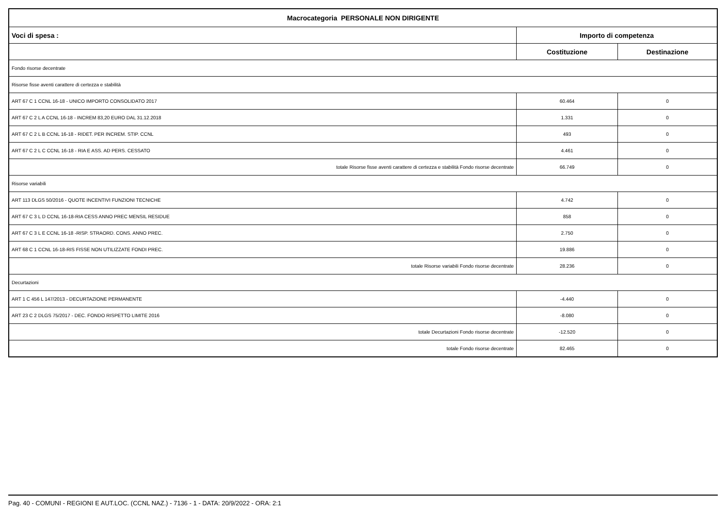| Macrocategoria PERSONALE NON DIRIGENTE | | |
| --- | --- | --- |
| Voci di spesa : | Importo di competenza | |
| | Costituzione | Destinazione |
| Fondo risorse decentrate | | |
| Risorse fisse aventi carattere di certezza e stabilità | | |
| ART 67 C 1 CCNL 16-18 - UNICO IMPORTO CONSOLIDATO 2017 | 60.464 | 0 |
| ART 67 C 2 L A CCNL 16-18 - INCREM 83,20 EURO DAL 31.12.2018 | 1.331 | 0 |
| ART 67 C 2 L B CCNL 16-18 - RIDET. PER INCREM. STIP. CCNL | 493 | 0 |
| ART 67 C 2 L C CCNL 16-18 - RIA E ASS. AD PERS. CESSATO | 4.461 | 0 |
| totale Risorse fisse aventi carattere di certezza e stabilità Fondo risorse decentrate | 66.749 | 0 |
| Risorse variabili | | |
| ART 113 DLGS 50/2016 - QUOTE INCENTIVI FUNZIONI TECNICHE | 4.742 | 0 |
| ART 67 C 3 L D CCNL 16-18-RIA CESS ANNO PREC MENSIL RESIDUE | 858 | 0 |
| ART 67 C 3 L E CCNL 16-18 -RISP. STRAORD. CONS. ANNO PREC. | 2.750 | 0 |
| ART 68 C 1 CCNL 16-18-RIS FISSE NON UTILIZZATE FONDI PREC. | 19.886 | 0 |
| totale Risorse variabili Fondo risorse decentrate | 28.236 | 0 |
| Decurtazioni | | |
| ART 1 C 456 L 147/2013 - DECURTAZIONE PERMANENTE | -4.440 | 0 |
| ART 23 C 2 DLGS 75/2017 - DEC. FONDO RISPETTO LIMITE 2016 | -8.080 | 0 |
| totale Decurtazioni Fondo risorse decentrate | -12.520 | 0 |
| totale Fondo risorse decentrate | 82.465 | 0 |
Pag. 40 - COMUNI - REGIONI E AUT.LOC. (CCNL NAZ.) - 7136 - 1 - DATA: 20/9/2022 - ORA: 2:1